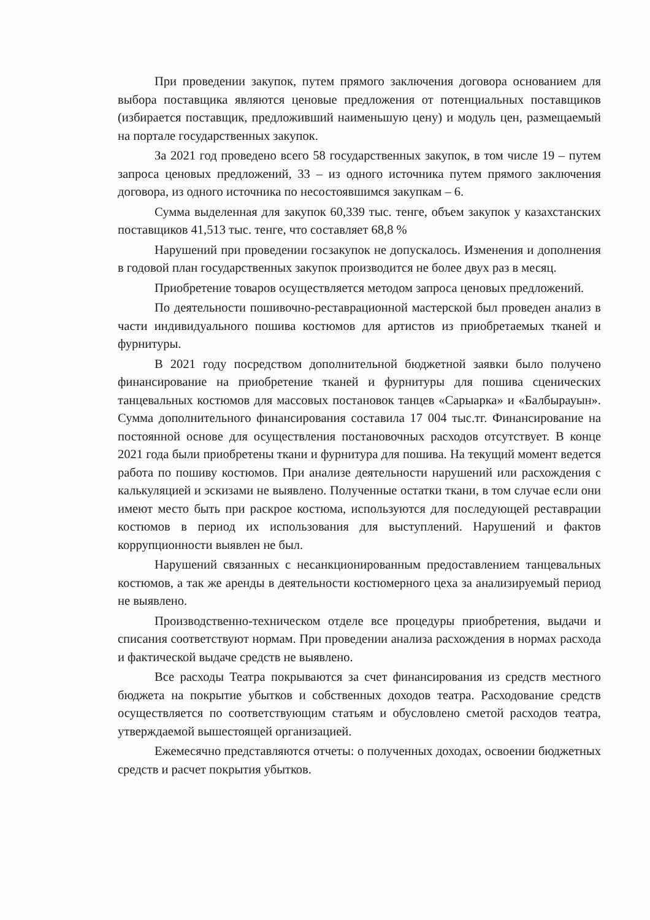При проведении закупок, путем прямого заключения договора основанием для выбора поставщика являются ценовые предложения от потенциальных поставщиков (избирается поставщик, предложивший наименьшую цену) и модуль цен, размещаемый на портале государственных закупок.
За 2021 год проведено всего 58 государственных закупок, в том числе 19 – путем запроса ценовых предложений, 33 – из одного источника путем прямого заключения договора, из одного источника по несостоявшимся закупкам – 6.
Сумма выделенная для закупок 60,339 тыс. тенге, объем закупок у казахстанских поставщиков 41,513 тыс. тенге, что составляет 68,8 %
Нарушений при проведении госзакупок не допускалось. Изменения и дополнения в годовой план государственных закупок производится не более двух раз в месяц.
Приобретение товаров осуществляется методом запроса ценовых предложений.
По деятельности пошивочно-реставрационной мастерской был проведен анализ в части индивидуального пошива костюмов для артистов из приобретаемых тканей и фурнитуры.
В 2021 году посредством дополнительной бюджетной заявки было получено финансирование на приобретение тканей и фурнитуры для пошива сценических танцевальных костюмов для массовых постановок танцев «Сарыарка» и «Балбырауын». Сумма дополнительного финансирования составила 17 004 тыс.тг. Финансирование на постоянной основе для осуществления постановочных расходов отсутствует. В конце 2021 года были приобретены ткани и фурнитура для пошива. На текущий момент ведется работа по пошиву костюмов. При анализе деятельности нарушений или расхождения с калькуляцией и эскизами не выявлено. Полученные остатки ткани, в том случае если они имеют место быть при раскрое костюма, используются для последующей реставрации костюмов в период их использования для выступлений. Нарушений и фактов коррупционности выявлен не был.
Нарушений связанных с несанкционированным предоставлением танцевальных костюмов, а так же аренды в деятельности костюмерного цеха за анализируемый период не выявлено.
Производственно-техническом отделе все процедуры приобретения, выдачи и списания соответствуют нормам. При проведении анализа расхождения в нормах расхода и фактической выдаче средств не выявлено.
Все расходы Театра покрываются за счет финансирования из средств местного бюджета на покрытие убытков и собственных доходов театра. Расходование средств осуществляется по соответствующим статьям и обусловлено сметой расходов театра, утверждаемой вышестоящей организацией.
Ежемесячно представляются отчеты: о полученных доходах, освоении бюджетных средств и расчет покрытия убытков.